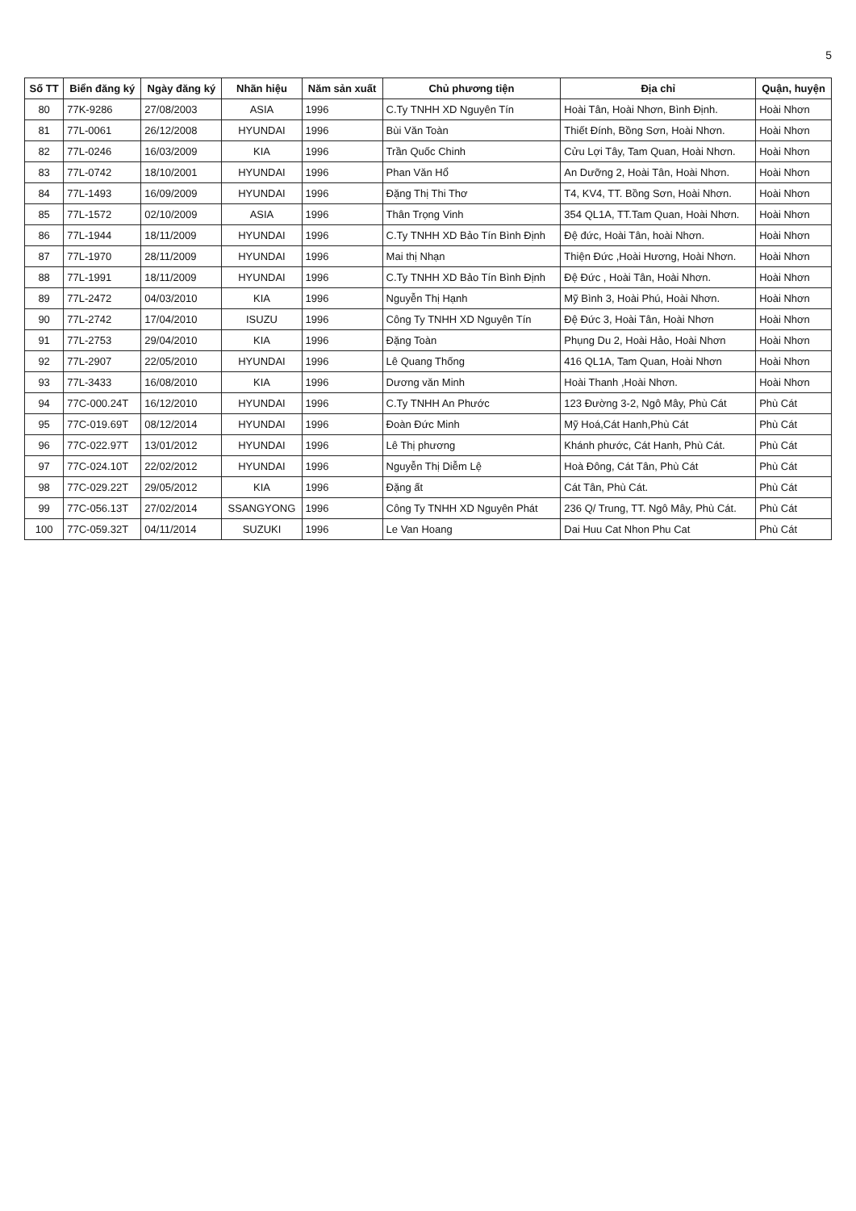5
| Số TT | Biển đăng ký | Ngày đăng ký | Nhãn hiệu | Năm sản xuất | Chủ phương tiện | Địa chỉ | Quận, huyện |
| --- | --- | --- | --- | --- | --- | --- | --- |
| 80 | 77K-9286 | 27/08/2003 | ASIA | 1996 | C.Ty TNHH XD Nguyên Tín | Hoài Tân, Hoài Nhơn, Bình Định. | Hoài Nhơn |
| 81 | 77L-0061 | 26/12/2008 | HYUNDAI | 1996 | Bùi Văn Toàn | Thiết Đính, Bồng Sơn, Hoài Nhơn. | Hoài Nhơn |
| 82 | 77L-0246 | 16/03/2009 | KIA | 1996 | Trần Quốc Chinh | Cửu Lợi Tây, Tam Quan, Hoài Nhơn. | Hoài Nhơn |
| 83 | 77L-0742 | 18/10/2001 | HYUNDAI | 1996 | Phan Văn Hổ | An Dưỡng 2, Hoài Tân, Hoài Nhơn. | Hoài Nhơn |
| 84 | 77L-1493 | 16/09/2009 | HYUNDAI | 1996 | Đặng Thị Thi Thơ | T4, KV4, TT. Bồng Sơn, Hoài Nhơn. | Hoài Nhơn |
| 85 | 77L-1572 | 02/10/2009 | ASIA | 1996 | Thân Trọng Vinh | 354 QL1A, TT.Tam Quan, Hoài Nhơn. | Hoài Nhơn |
| 86 | 77L-1944 | 18/11/2009 | HYUNDAI | 1996 | C.Ty TNHH XD Bảo Tín Bình Định | Đệ đức, Hoài Tân, hoài Nhơn. | Hoài Nhơn |
| 87 | 77L-1970 | 28/11/2009 | HYUNDAI | 1996 | Mai thị Nhạn | Thiện Đức ,Hoài Hương, Hoài Nhơn. | Hoài Nhơn |
| 88 | 77L-1991 | 18/11/2009 | HYUNDAI | 1996 | C.Ty TNHH XD Bảo Tín Bình Định | Đệ Đức , Hoài Tân, Hoài Nhơn. | Hoài Nhơn |
| 89 | 77L-2472 | 04/03/2010 | KIA | 1996 | Nguyễn Thị Hạnh | Mỹ Bình 3, Hoài Phú, Hoài Nhơn. | Hoài Nhơn |
| 90 | 77L-2742 | 17/04/2010 | ISUZU | 1996 | Công Ty TNHH XD Nguyên Tín | Đệ Đức 3, Hoài Tân, Hoài Nhơn | Hoài Nhơn |
| 91 | 77L-2753 | 29/04/2010 | KIA | 1996 | Đặng Toàn | Phụng Du 2, Hoài Hảo, Hoài Nhơn | Hoài Nhơn |
| 92 | 77L-2907 | 22/05/2010 | HYUNDAI | 1996 | Lê Quang Thống | 416 QL1A, Tam Quan, Hoài Nhơn | Hoài Nhơn |
| 93 | 77L-3433 | 16/08/2010 | KIA | 1996 | Dương văn Minh | Hoài Thanh ,Hoài Nhơn. | Hoài Nhơn |
| 94 | 77C-000.24T | 16/12/2010 | HYUNDAI | 1996 | C.Ty TNHH An Phước | 123 Đường 3-2, Ngô Mây, Phù Cát | Phù Cát |
| 95 | 77C-019.69T | 08/12/2014 | HYUNDAI | 1996 | Đoàn Đức Minh | Mỹ Hoá,Cát Hanh,Phù Cát | Phù Cát |
| 96 | 77C-022.97T | 13/01/2012 | HYUNDAI | 1996 | Lê Thị phương | Khánh phước, Cát Hanh, Phù Cát. | Phù Cát |
| 97 | 77C-024.10T | 22/02/2012 | HYUNDAI | 1996 | Nguyễn Thị Diễm Lệ | Hoà Đông, Cát Tân, Phù Cát | Phù Cát |
| 98 | 77C-029.22T | 29/05/2012 | KIA | 1996 | Đặng ất | Cát Tân, Phù Cát. | Phù Cát |
| 99 | 77C-056.13T | 27/02/2014 | SSANGYONG | 1996 | Công Ty TNHH XD Nguyên Phát | 236 Q/ Trung, TT. Ngô Mây, Phù Cát. | Phù Cát |
| 100 | 77C-059.32T | 04/11/2014 | SUZUKI | 1996 | Le Van Hoang | Dai Huu Cat Nhon Phu Cat | Phù Cát |